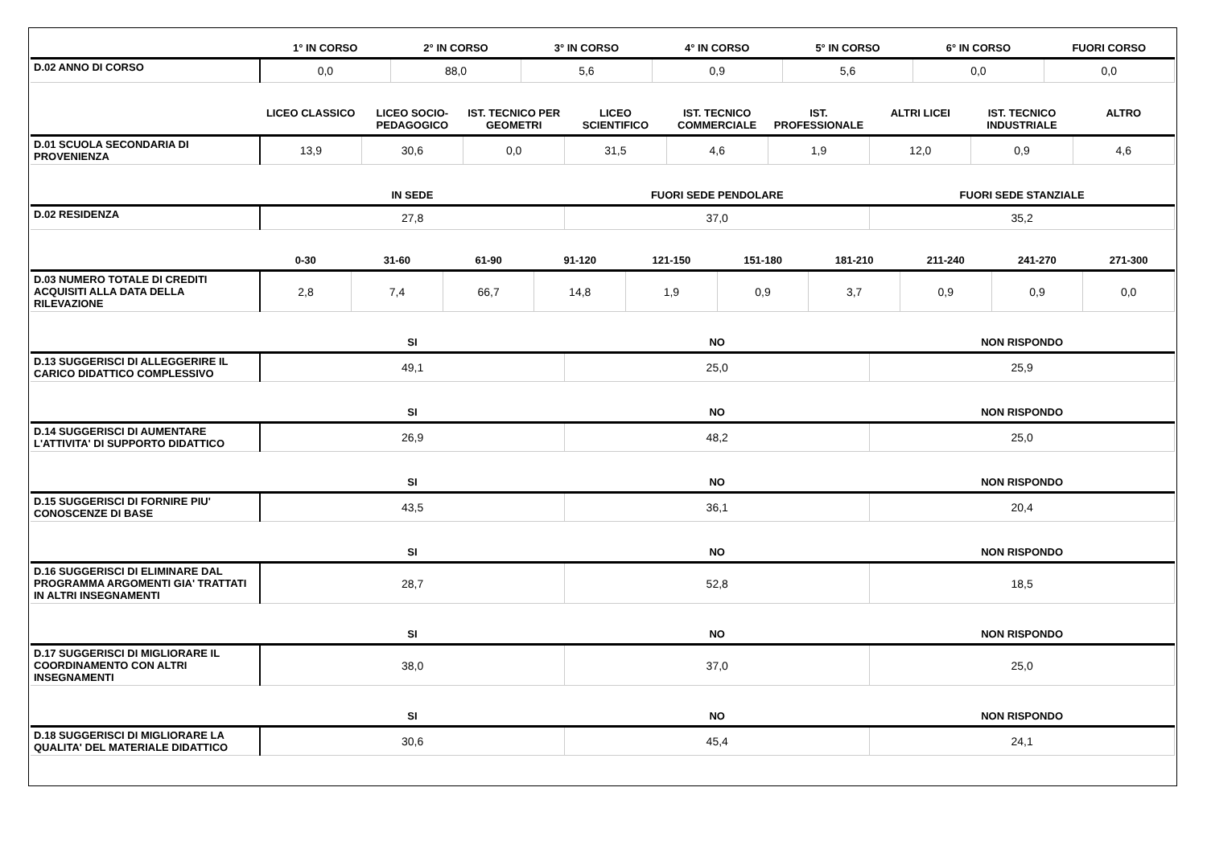| | 1° IN CORSO | 2° IN CORSO | 3° IN CORSO | 4° IN CORSO | 5° IN CORSO | 6° IN CORSO | FUORI CORSO |
| --- | --- | --- | --- | --- | --- | --- | --- |
| D.02 ANNO DI CORSO | 0,0 | 88,0 | 5,6 | 0,9 | 5,6 | 0,0 | 0,0 |
| | LICEO CLASSICO | LICEO SOCIO-PEDAGOGICO | IST. TECNICO PER GEOMETRI | LICEO SCIENTIFICO | IST. TECNICO COMMERCIALE | IST. PROFESSIONALE | ALTRI LICEI | IST. TECNICO INDUSTRIALE | ALTRO |
| --- | --- | --- | --- | --- | --- | --- | --- | --- | --- |
| D.01 SCUOLA SECONDARIA DI PROVENIENZA | 13,9 | 30,6 | 0,0 | 31,5 | 4,6 | 1,9 | 12,0 | 0,9 | 4,6 |
| | IN SEDE | FUORI SEDE PENDOLARE | FUORI SEDE STANZIALE |
| --- | --- | --- | --- |
| D.02 RESIDENZA | 27,8 | 37,0 | 35,2 |
| | 0-30 | 31-60 | 61-90 | 91-120 | 121-150 | 151-180 | 181-210 | 211-240 | 241-270 | 271-300 |
| --- | --- | --- | --- | --- | --- | --- | --- | --- | --- | --- |
| D.03 NUMERO TOTALE DI CREDITI ACQUISITI ALLA DATA DELLA RILEVAZIONE | 2,8 | 7,4 | 66,7 | 14,8 | 1,9 | 0,9 | 3,7 | 0,9 | 0,9 | 0,0 |
| | SI | NO | NON RISPONDO |
| --- | --- | --- | --- |
| D.13 SUGGERISCI DI ALLEGGERIRE IL CARICO DIDATTICO COMPLESSIVO | 49,1 | 25,0 | 25,9 |
| | SI | NO | NON RISPONDO |
| --- | --- | --- | --- |
| D.14 SUGGERISCI DI AUMENTARE L'ATTIVITA' DI SUPPORTO DIDATTICO | 26,9 | 48,2 | 25,0 |
| | SI | NO | NON RISPONDO |
| --- | --- | --- | --- |
| D.15 SUGGERISCI DI FORNIRE PIU' CONOSCENZE DI BASE | 43,5 | 36,1 | 20,4 |
| | SI | NO | NON RISPONDO |
| --- | --- | --- | --- |
| D.16 SUGGERISCI DI ELIMINARE DAL PROGRAMMA ARGOMENTI GIA' TRATTATI IN ALTRI INSEGNAMENTI | 28,7 | 52,8 | 18,5 |
| | SI | NO | NON RISPONDO |
| --- | --- | --- | --- |
| D.17 SUGGERISCI DI MIGLIORARE IL COORDINAMENTO CON ALTRI INSEGNAMENTI | 38,0 | 37,0 | 25,0 |
| | SI | NO | NON RISPONDO |
| --- | --- | --- | --- |
| D.18 SUGGERISCI DI MIGLIORARE LA QUALITA' DEL MATERIALE DIDATTICO | 30,6 | 45,4 | 24,1 |